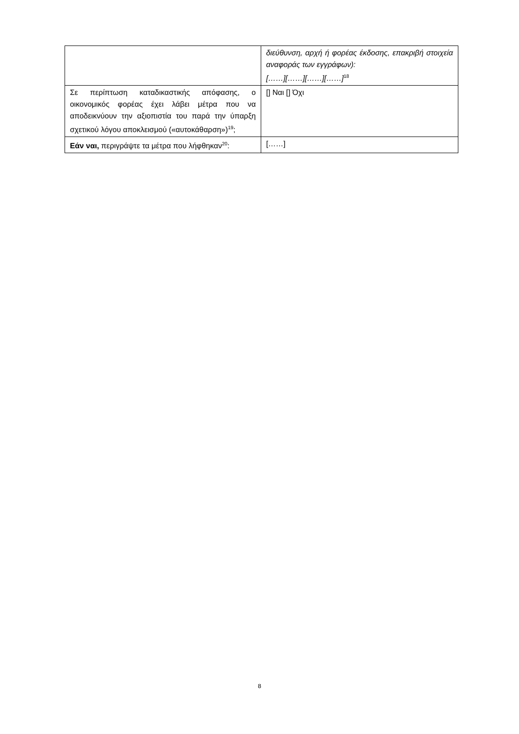| | διεύθυνση, αρχή ή φορέας έκδοσης, επακριβή στοιχεία αναφοράς των εγγράφων): [……][……][……][……]<sup>18</sup> |
| Σε περίπτωση καταδικαστικής απόφασης, ο οικονομικός φορέας έχει λάβει μέτρα που να αποδεικνύουν την αξιοπιστία του παρά την ύπαρξη σχετικού λόγου αποκλεισμού («αυτοκάθαρση»)<sup>19</sup>; | [] Ναι [] Όχι |
| Εάν ναι, περιγράψτε τα μέτρα που λήφθηκαν<sup>20</sup>: | [……] |
8